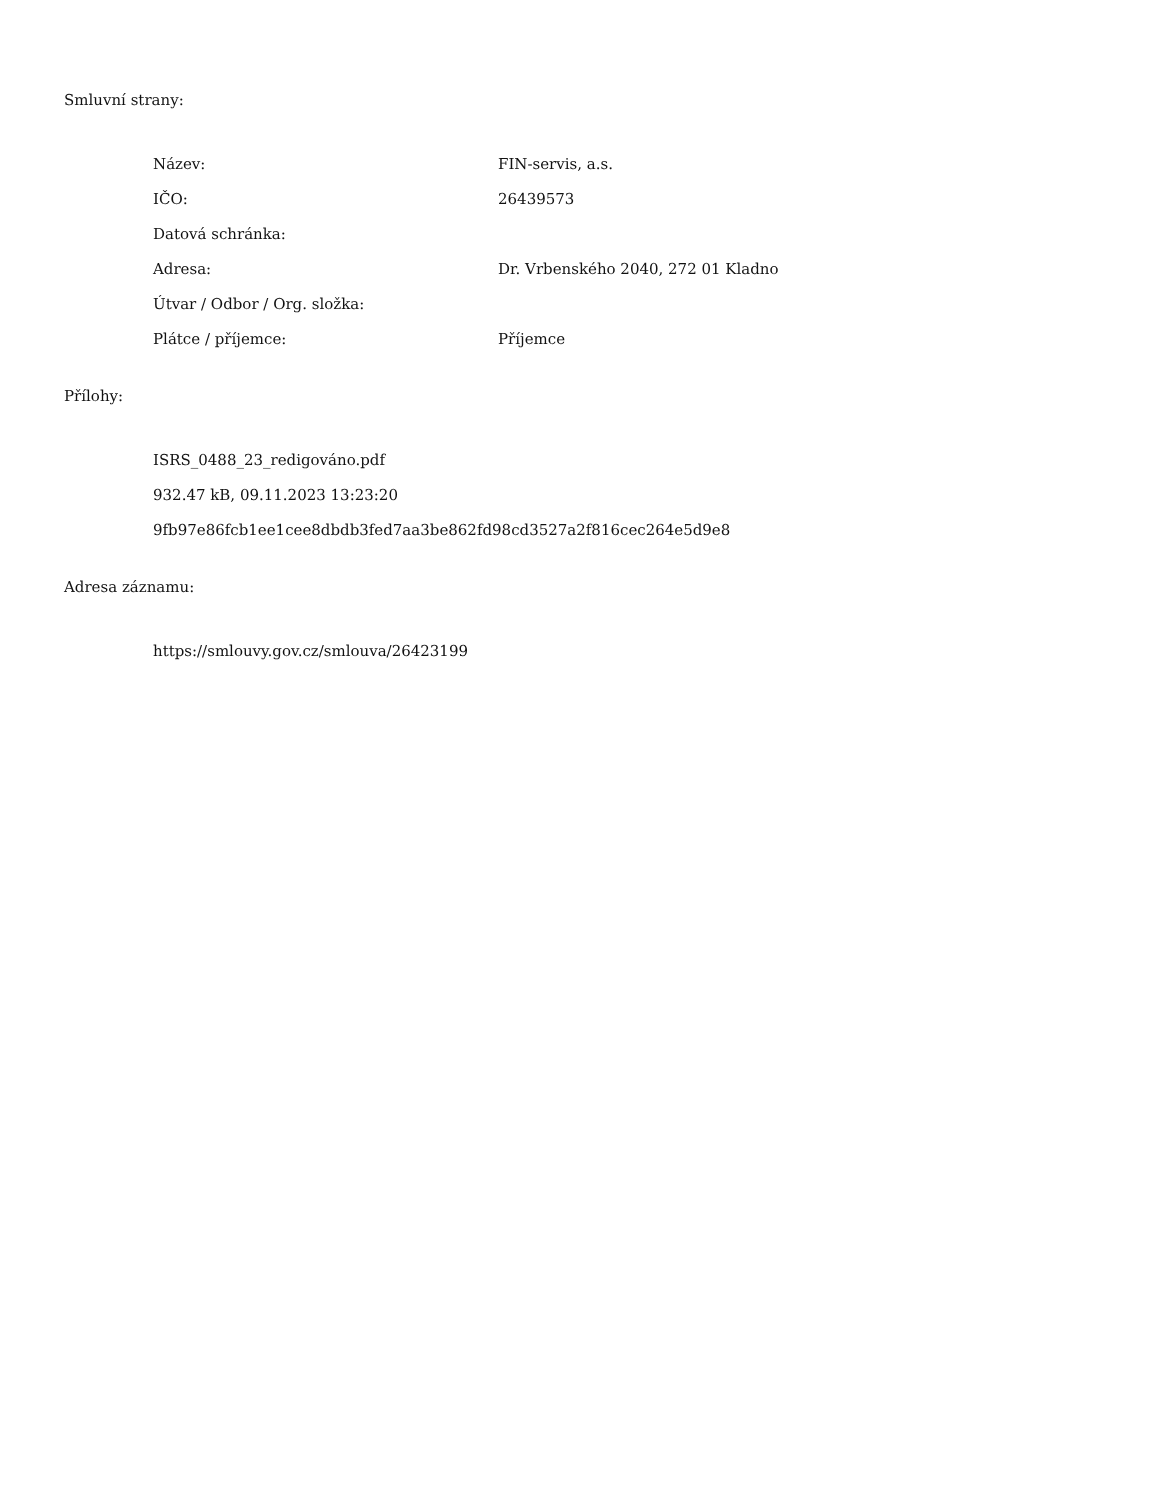Smluvní strany:
Název: FIN-servis, a.s.
IČO: 26439573
Datová schránka:
Adresa: Dr. Vrbenského 2040, 272 01 Kladno
Útvar / Odbor / Org. složka:
Plátce / příjemce: Příjemce
Přílohy:
ISRS_0488_23_redigováno.pdf
932.47 kB, 09.11.2023 13:23:20
9fb97e86fcb1ee1cee8dbdb3fed7aa3be862fd98cd3527a2f816cec264e5d9e8
Adresa záznamu:
https://smlouvy.gov.cz/smlouva/26423199